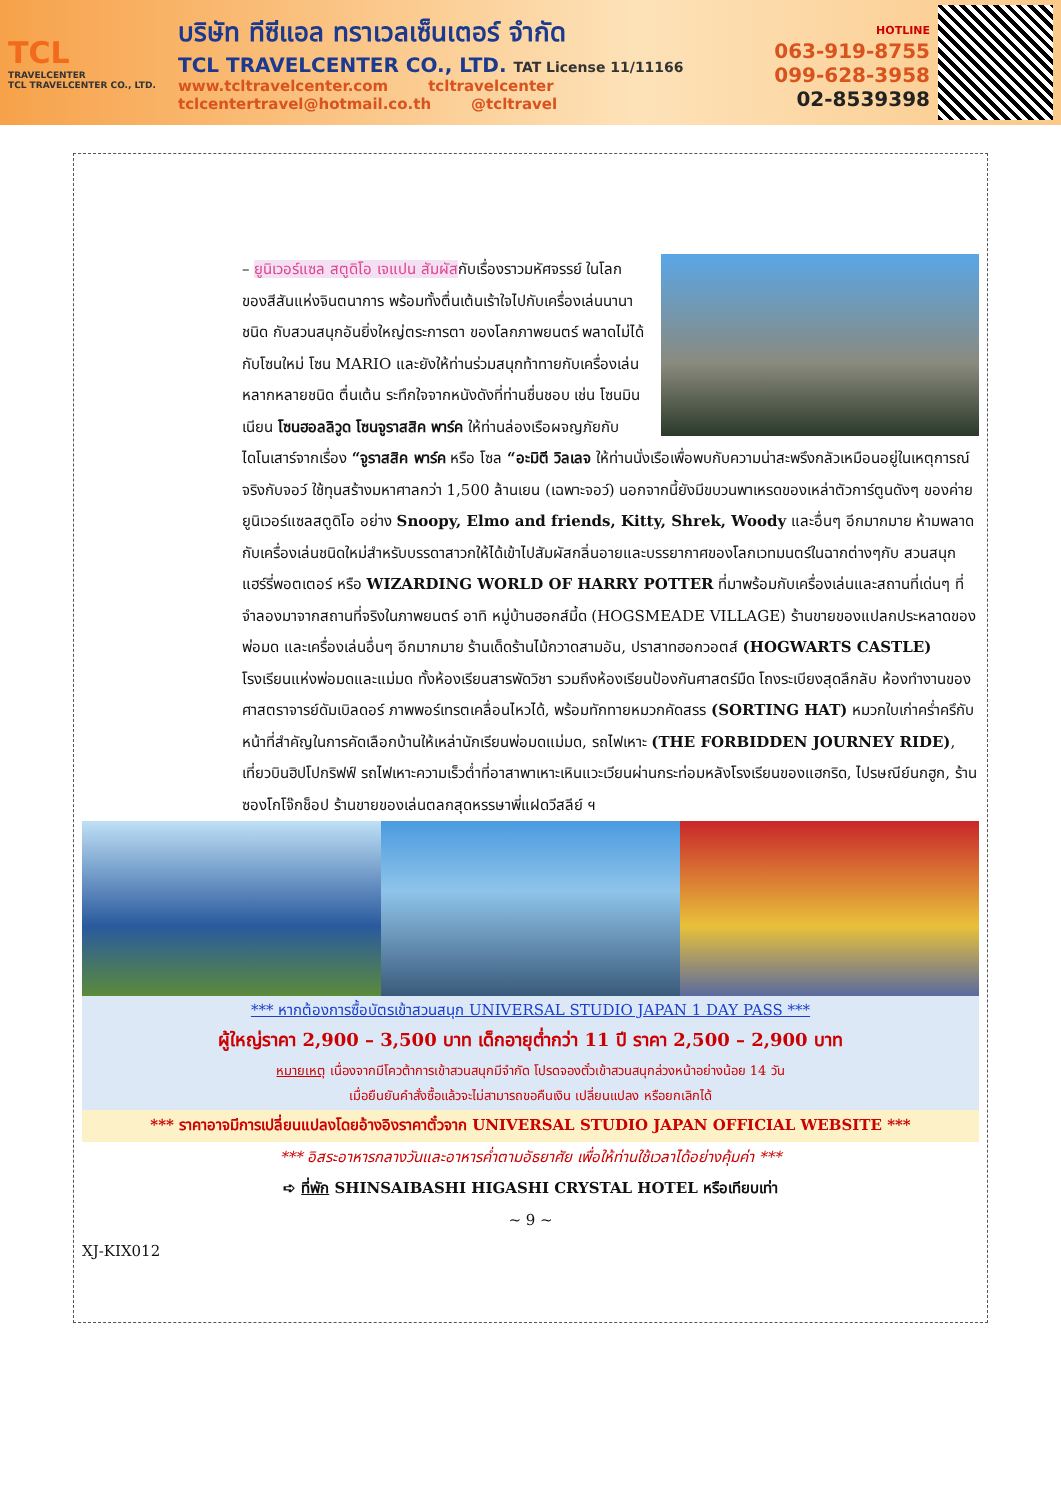TCL
TRAVELCENTER
TCL TRAVELCENTER CO., LTD.
บริษัท ทีซีแอล ทราเวลเซ็นเตอร์ จำกัด
TCL TRAVELCENTER CO., LTD. TAT License 11/11166
www.tcltravelcenter.com tcltravelcenter
tclcentertravel@hotmail.co.th @tcltravel
HOTLINE
063-919-8755
099-628-3958
02-8539398
– ยูนิเวอร์แซล สตูดิโอ เจแปน สัมผัสกับเรื่องราวมหัศจรรย์ ในโลกของสีสันแห่งจินตนาการ พร้อมทั้งตื่นเต้นเร้าใจไปกับเครื่องเล่นนานาชนิด กับสวนสนุกอันยิ่งใหญ่ตระการตา ของโลกภาพยนตร์ พลาดไม่ได้กับโซนใหม่ โซน MARIO และยังให้ท่านร่วมสนุกท้าทายกับเครื่องเล่นหลากหลายชนิด ตื่นเต้น ระทึกใจจากหนังดังที่ท่านชื่นชอบ เช่น โซนมินเนียน โซนฮอลลิวูด โซนจูราสสิค พาร์ค ให้ท่านล่องเรือผจญภัยกับไดโนเสาร์จากเรื่อง “จูราสสิค พาร์ค หรือ โซล “อะมิตี วิลเลจ ให้ท่านนั่งเรือเพื่อพบกับความน่าสะพรึงกลัวเหมือนอยู่ในเหตุการณ์จริงกับจอว์ ใช้ทุนสร้างมหาศาลกว่า 1,500 ล้านเยน (เฉพาะจอว์) นอกจากนี้ยังมีขบวนพาเหรดของเหล่าตัวการ์ตูนดังๆ ของค่ายยูนิเวอร์แซลสตูดิโอ อย่าง Snoopy, Elmo and friends, Kitty, Shrek, Woody และอื่นๆ อีกมากมาย ห้ามพลาดกับเครื่องเล่นชนิดใหม่สำหรับบรรดาสาวกให้ได้เข้าไปสัมผัสกลิ่นอายและบรรยากาศของโลกเวทมนตร์ในฉากต่างๆกับ สวนสนุกแฮร์รี่พอตเตอร์ หรือ WIZARDING WORLD OF HARRY POTTER ที่มาพร้อมกับเครื่องเล่นและสถานที่เด่นๆ ที่จำลองมาจากสถานที่จริงในภาพยนตร์ อาทิ หมู่บ้านฮอกส์มี้ด (HOGSMEADE VILLAGE) ร้านขายของแปลกประหลาดของพ่อมด และเครื่องเล่นอื่นๆ อีกมากมาย ร้านเด็ดร้านไม้กวาดสามอัน, ปราสาทฮอกวอตส์ (HOGWARTS CASTLE) โรงเรียนแห่งพ่อมดและแม่มด ทั้งห้องเรียนสารพัดวิชา รวมถึงห้องเรียนป้องกันศาสตร์มืด โถงระเบียงสุดลึกลับ ห้องทำงานของศาสตราจารย์ดัมเบิลดอร์ ภาพพอร์เทรตเคลื่อนไหวได้, พร้อมทักทายหมวกคัดสรร (SORTING HAT) หมวกใบเก่าคร่ำครึกับหน้าที่สำคัญในการคัดเลือกบ้านให้เหล่านักเรียนพ่อมดแม่มด, รถไฟเหาะ (THE FORBIDDEN JOURNEY RIDE), เที่ยวบินฮิปโปกริฟฟ์ รถไฟเหาะความเร็วต่ำที่อาสาพาเหาะเหินแวะเวียนผ่านกระท่อมหลังโรงเรียนของแฮกริด, ไปรษณีย์นกฮูก, ร้านซองโกโจ๊กช็อป ร้านขายของเล่นตลกสุดหรรษาพี่แฝดวีสลีย์ ฯ
*** หากต้องการซื้อบัตรเข้าสวนสนุก UNIVERSAL STUDIO JAPAN 1 DAY PASS ***
ผู้ใหญ่ราคา 2,900 – 3,500 บาท เด็กอายุต่ำกว่า 11 ปี ราคา 2,500 – 2,900 บาท
หมายเหตุ เนื่องจากมีโควต้าการเข้าสวนสนุกมีจำกัด โปรดจองตั๋วเข้าสวนสนุกล่วงหน้าอย่างน้อย 14 วัน
เมื่อยืนยันคำสั่งซื้อแล้วจะไม่สามารถขอคืนเงิน เปลี่ยนแปลง หรือยกเลิกได้
*** ราคาอาจมีการเปลี่ยนแปลงโดยอ้างอิงราคาตั๋วจาก UNIVERSAL STUDIO JAPAN OFFICIAL WEBSITE ***
*** อิสระอาหารกลางวันและอาหารค่ำตามอัธยาศัย เพื่อให้ท่านใช้เวลาได้อย่างคุ้มค่า ***
➪ ที่พัก SHINSAIBASHI HIGASHI CRYSTAL HOTEL หรือเทียบเท่า
~ 9 ~
XJ-KIX012